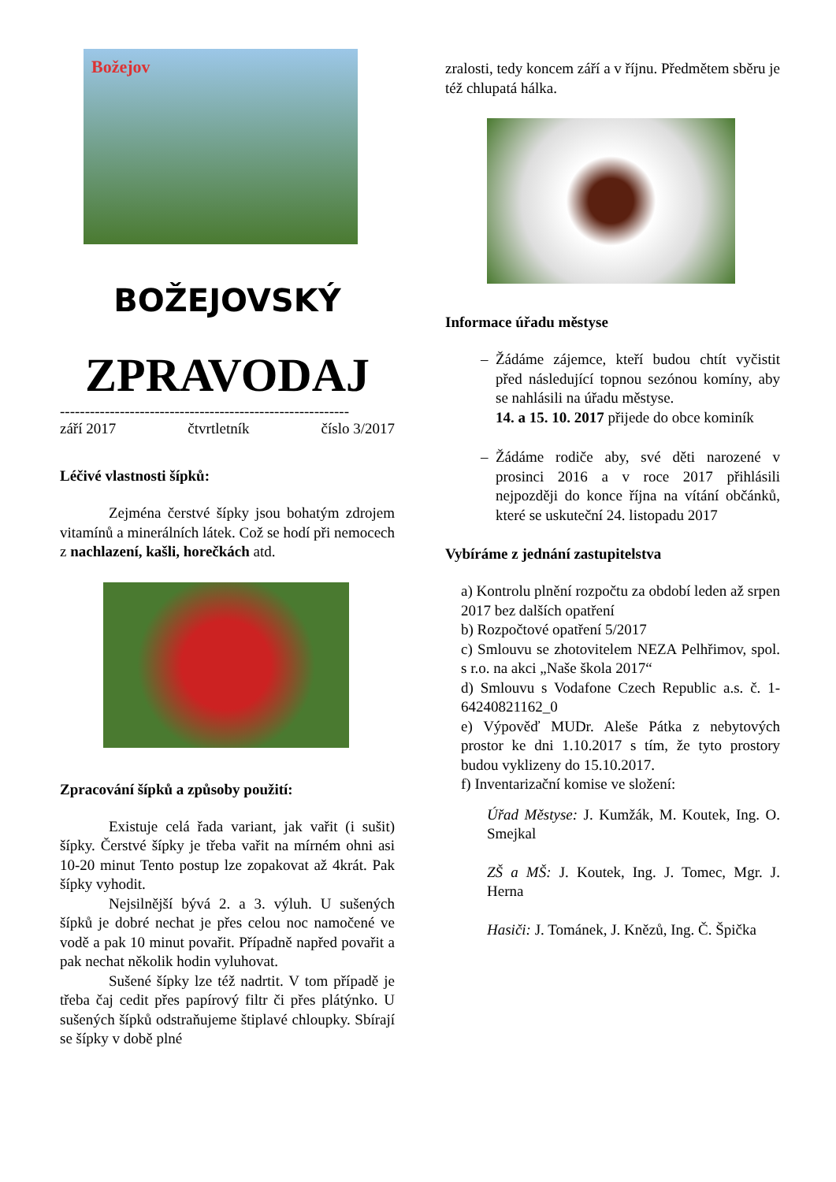Božejov
BOŽEJOVSKÝ
ZPRAVODAJ
----------------------------------------------------------
září 2017 čtvrtletník číslo 3/2017
Léčivé vlastnosti šípků:
Zejména čerstvé šípky jsou bohatým zdrojem vitamínů a minerálních látek. Což se hodí při nemocech z nachlazení, kašli, horečkách atd.
Zpracování šípků a způsoby použití:
Existuje celá řada variant, jak vařit (i sušit) šípky. Čerstvé šípky je třeba vařit na mírném ohni asi 10-20 minut Tento postup lze zopakovat až 4krát. Pak šípky vyhodit.
Nejsilnější bývá 2. a 3. výluh. U sušených šípků je dobré nechat je přes celou noc namočené ve vodě a pak 10 minut povařit. Případně napřed povařit a pak nechat několik hodin vyluhovat.
Sušené šípky lze též nadrtit. V tom případě je třeba čaj cedit přes papírový filtr či přes plátýnko. U sušených šípků odstraňujeme štiplavé chloupky. Sbírají se šípky v době plné
zralosti, tedy koncem září a v říjnu. Předmětem sběru je též chlupatá hálka.
Informace úřadu městyse
Žádáme zájemce, kteří budou chtít vyčistit před následující topnou sezónou komíny, aby se nahlásili na úřadu městyse.
14. a 15. 10. 2017 přijede do obce kominík
Žádáme rodiče aby, své děti narozené v prosinci 2016 a v roce 2017 přihlásili nejpozději do konce října na vítání občánků, které se uskuteční 24. listopadu 2017
Vybíráme z jednání zastupitelstva
a) Kontrolu plnění rozpočtu za období leden až srpen 2017 bez dalších opatření
b) Rozpočtové opatření 5/2017
c) Smlouvu se zhotovitelem NEZA Pelhřimov, spol. s r.o. na akci „Naše škola 2017“
d) Smlouvu s Vodafone Czech Republic a.s. č. 1-64240821162_0
e) Výpověď MUDr. Aleše Pátka z nebytových prostor ke dni 1.10.2017 s tím, že tyto prostory budou vyklizeny do 15.10.2017.
f) Inventarizační komise ve složení:
Úřad Městyse: J. Kumžák, M. Koutek, Ing. O. Smejkal
ZŠ a MŠ: J. Koutek, Ing. J. Tomec, Mgr. J. Herna
Hasiči: J. Tománek, J. Knězů, Ing. Č. Špička